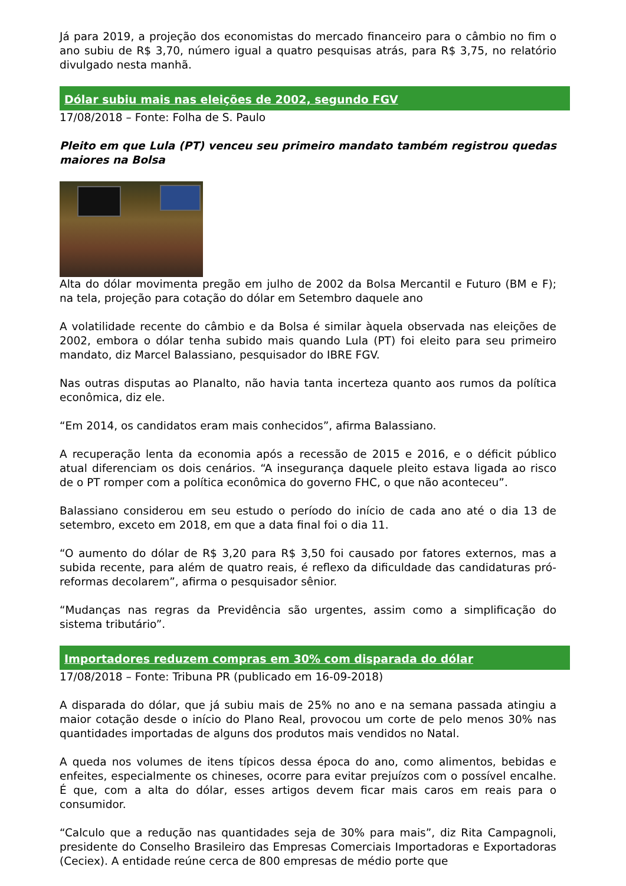Já para 2019, a projeção dos economistas do mercado financeiro para o câmbio no fim o ano subiu de R$ 3,70, número igual a quatro pesquisas atrás, para R$ 3,75, no relatório divulgado nesta manhã.
Dólar subiu mais nas eleições de 2002, segundo FGV
17/08/2018 – Fonte: Folha de S. Paulo
Pleito em que Lula (PT) venceu seu primeiro mandato também registrou quedas maiores na Bolsa
Alta do dólar movimenta pregão em julho de 2002 da Bolsa Mercantil e Futuro (BM e F); na tela, projeção para cotação do dólar em Setembro daquele ano
A volatilidade recente do câmbio e da Bolsa é similar àquela observada nas eleições de 2002, embora o dólar tenha subido mais quando Lula (PT) foi eleito para seu primeiro mandato, diz Marcel Balassiano, pesquisador do IBRE FGV.
Nas outras disputas ao Planalto, não havia tanta incerteza quanto aos rumos da política econômica, diz ele.
“Em 2014, os candidatos eram mais conhecidos”, afirma Balassiano.
A recuperação lenta da economia após a recessão de 2015 e 2016, e o déficit público atual diferenciam os dois cenários. “A insegurança daquele pleito estava ligada ao risco de o PT romper com a política econômica do governo FHC, o que não aconteceu”.
Balassiano considerou em seu estudo o período do início de cada ano até o dia 13 de setembro, exceto em 2018, em que a data final foi o dia 11.
“O aumento do dólar de R$ 3,20 para R$ 3,50 foi causado por fatores externos, mas a subida recente, para além de quatro reais, é reflexo da dificuldade das candidaturas pró-reformas decolarem”, afirma o pesquisador sênior.
“Mudanças nas regras da Previdência são urgentes, assim como a simplificação do sistema tributário”.
Importadores reduzem compras em 30% com disparada do dólar
17/08/2018 – Fonte: Tribuna PR (publicado em 16-09-2018)
A disparada do dólar, que já subiu mais de 25% no ano e na semana passada atingiu a maior cotação desde o início do Plano Real, provocou um corte de pelo menos 30% nas quantidades importadas de alguns dos produtos mais vendidos no Natal.
A queda nos volumes de itens típicos dessa época do ano, como alimentos, bebidas e enfeites, especialmente os chineses, ocorre para evitar prejuízos com o possível encalhe. É que, com a alta do dólar, esses artigos devem ficar mais caros em reais para o consumidor.
“Calculo que a redução nas quantidades seja de 30% para mais”, diz Rita Campagnoli, presidente do Conselho Brasileiro das Empresas Comerciais Importadoras e Exportadoras (Ceciex). A entidade reúne cerca de 800 empresas de médio porte que